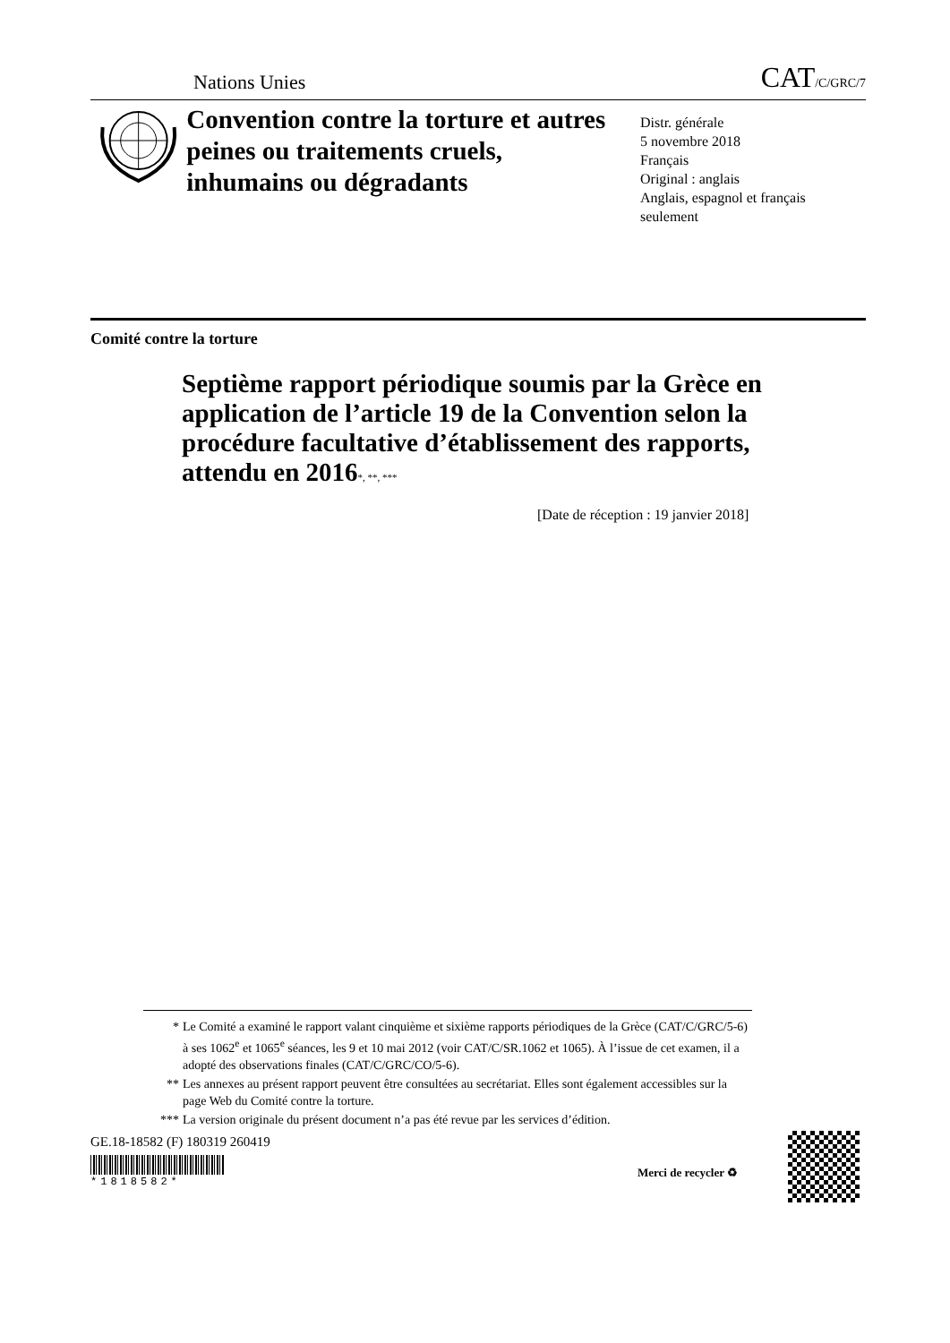Nations Unies CAT/C/GRC/7
Convention contre la torture et autres peines ou traitements cruels, inhumains ou dégradants
Distr. générale
5 novembre 2018
Français
Original : anglais
Anglais, espagnol et français seulement
Comité contre la torture
Septième rapport périodique soumis par la Grèce en application de l’article 19 de la Convention selon la procédure facultative d’établissement des rapports, attendu en 2016<sup>*, **, ***</sup>
[Date de réception : 19 janvier 2018]
* Le Comité a examiné le rapport valant cinquième et sixième rapports périodiques de la Grèce (CAT/C/GRC/5-6) à ses 1062<sup>e</sup> et 1065<sup>e</sup> séances, les 9 et 10 mai 2012 (voir CAT/C/SR.1062 et 1065). À l’issue de cet examen, il a adopté des observations finales (CAT/C/GRC/CO/5-6).
** Les annexes au présent rapport peuvent être consultées au secrétariat. Elles sont également accessibles sur la page Web du Comité contre la torture.
*** La version originale du présent document n’a pas été revue par les services d’édition.
GE.18-18582 (F) 180319 260419
*1818582*
Merci de recycler ♻